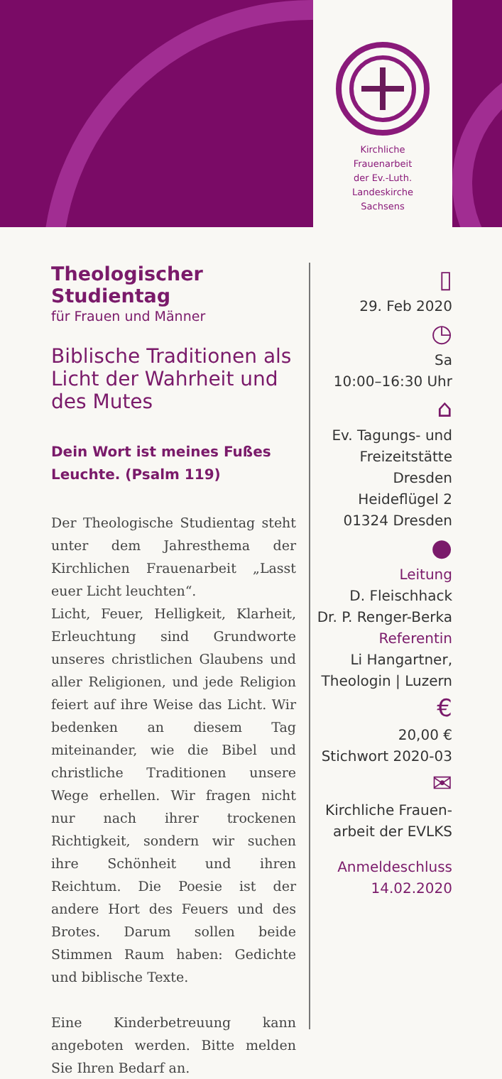Kirchliche
Frauenarbeit
der Ev.-Luth.
Landeskirche
Sachsens
Theologischer Studientag
für Frauen und Männer
Biblische Traditionen als Licht der Wahrheit und des Mutes
Dein Wort ist meines Fußes Leuchte. (Psalm 119)
Der Theologische Studientag steht unter dem Jahresthema der Kirchlichen Frauenarbeit „Lasst euer Licht leuchten“.
Licht, Feuer, Helligkeit, Klarheit, Erleuchtung sind Grundworte unseres christlichen Glaubens und aller Religionen, und jede Religion feiert auf ihre Weise das Licht. Wir bedenken an diesem Tag miteinander, wie die Bibel und christliche Traditionen unsere Wege erhellen. Wir fragen nicht nur nach ihrer trockenen Richtigkeit, sondern wir suchen ihre Schönheit und ihren Reichtum. Die Poesie ist der andere Hort des Feuers und des Brotes. Darum sollen beide Stimmen Raum haben: Gedichte und biblische Texte.
Eine Kinderbetreuung kann angeboten werden. Bitte melden Sie Ihren Bedarf an.
▯
29. Feb 2020
◷
Sa
10:00–16:30 Uhr
⌂
Ev. Tagungs- und Freizeitstätte Dresden
Heideflügel 2
01324 Dresden
●
Leitung
D. Fleischhack
Dr. P. Renger-Berka
Referentin
Li Hangartner, Theologin | Luzern
€
20,00 €
Stichwort 2020-03
✉
Kirchliche Frauen-
arbeit der EVLKS
Anmeldeschluss
14.02.2020